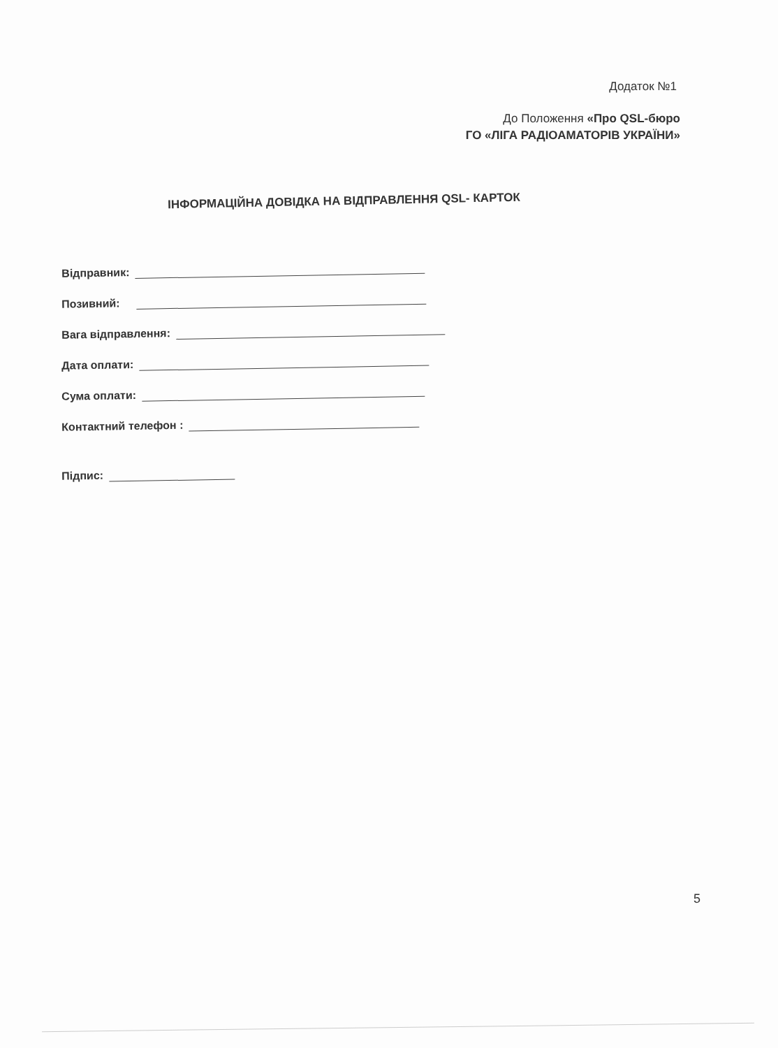Додаток №1
До Положення «Про QSL-бюро
ГО «ЛІГА РАДІОАМАТОРІВ УКРАЇНИ»
ІНФОРМАЦІЙНА ДОВІДКА НА ВІДПРАВЛЕННЯ QSL- КАРТОК
Відправник:
Позивний:
Вага відправлення:
Дата оплати:
Сума оплати:
Контактний телефон :
Підпис:
5